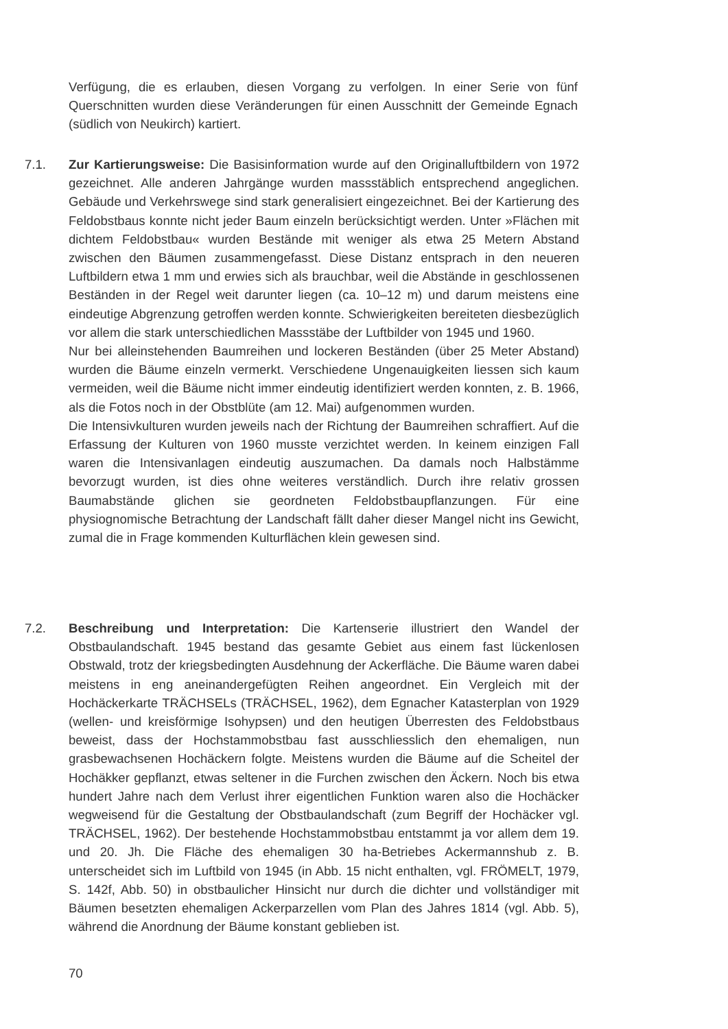Verfügung, die es erlauben, diesen Vorgang zu verfolgen. In einer Serie von fünf Querschnitten wurden diese Veränderungen für einen Ausschnitt der Gemeinde Egnach (südlich von Neukirch) kartiert.
7.1. Zur Kartierungsweise: Die Basisinformation wurde auf den Originalluftbildern von 1972 gezeichnet. Alle anderen Jahrgänge wurden massstäblich entsprechend angeglichen. Gebäude und Verkehrswege sind stark generalisiert eingezeichnet. Bei der Kartierung des Feldobstbaus konnte nicht jeder Baum einzeln berücksichtigt werden. Unter »Flächen mit dichtem Feldobstbau« wurden Bestände mit weniger als etwa 25 Metern Abstand zwischen den Bäumen zusammengefasst. Diese Distanz entsprach in den neueren Luftbildern etwa 1 mm und erwies sich als brauchbar, weil die Abstände in geschlossenen Beständen in der Regel weit darunter liegen (ca. 10–12 m) und darum meistens eine eindeutige Abgrenzung getroffen werden konnte. Schwierigkeiten bereiteten diesbezüglich vor allem die stark unterschiedlichen Massstäbe der Luftbilder von 1945 und 1960.
Nur bei alleinstehenden Baumreihen und lockeren Beständen (über 25 Meter Abstand) wurden die Bäume einzeln vermerkt. Verschiedene Ungenauigkeiten liessen sich kaum vermeiden, weil die Bäume nicht immer eindeutig identifiziert werden konnten, z. B. 1966, als die Fotos noch in der Obstblüte (am 12. Mai) aufgenommen wurden.
Die Intensivkulturen wurden jeweils nach der Richtung der Baumreihen schraffiert. Auf die Erfassung der Kulturen von 1960 musste verzichtet werden. In keinem einzigen Fall waren die Intensivanlagen eindeutig auszumachen. Da damals noch Halbstämme bevorzugt wurden, ist dies ohne weiteres verständlich. Durch ihre relativ grossen Baumabstände glichen sie geordneten Feldobstbaupflanzungen. Für eine physiognomische Betrachtung der Landschaft fällt daher dieser Mangel nicht ins Gewicht, zumal die in Frage kommenden Kulturflächen klein gewesen sind.
7.2. Beschreibung und Interpretation: Die Kartenserie illustriert den Wandel der Obstbaulandschaft. 1945 bestand das gesamte Gebiet aus einem fast lückenlosen Obstwald, trotz der kriegsbedingten Ausdehnung der Ackerfläche. Die Bäume waren dabei meistens in eng aneinandergefügten Reihen angeordnet. Ein Vergleich mit der Hochäckerkarte TRÄCHSELs (TRÄCHSEL, 1962), dem Egnacher Katasterplan von 1929 (wellen- und kreisförmige Isohypsen) und den heutigen Überresten des Feldobstbaus beweist, dass der Hochstammobstbau fast ausschliesslich den ehemaligen, nun grasbewachsenen Hochäckern folgte. Meistens wurden die Bäume auf die Scheitel der Hochäkker gepflanzt, etwas seltener in die Furchen zwischen den Äckern. Noch bis etwa hundert Jahre nach dem Verlust ihrer eigentlichen Funktion waren also die Hochäcker wegweisend für die Gestaltung der Obstbaulandschaft (zum Begriff der Hochäcker vgl. TRÄCHSEL, 1962). Der bestehende Hochstammobstbau entstammt ja vor allem dem 19. und 20. Jh. Die Fläche des ehemaligen 30 ha-Betriebes Ackermannshub z. B. unterscheidet sich im Luftbild von 1945 (in Abb. 15 nicht enthalten, vgl. FRÖMELT, 1979, S. 142f, Abb. 50) in obstbaulicher Hinsicht nur durch die dichter und vollständiger mit Bäumen besetzten ehemaligen Ackerparzellen vom Plan des Jahres 1814 (vgl. Abb. 5), während die Anordnung der Bäume konstant geblieben ist.
70